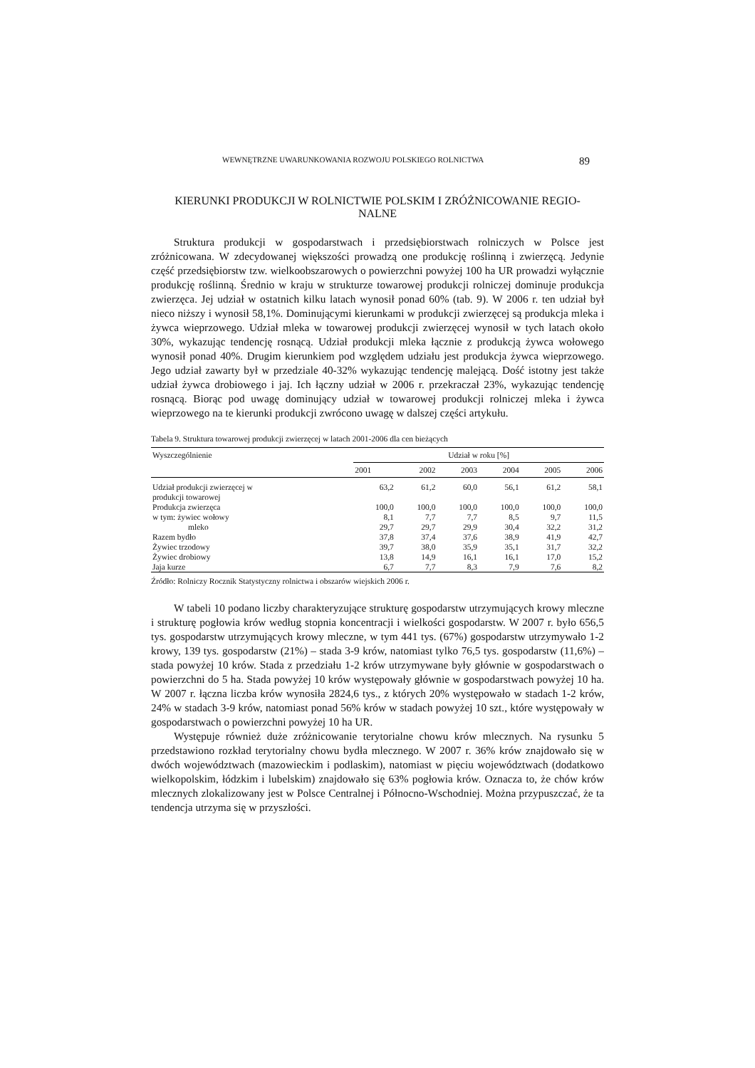WEWNĘTRZNE UWARUNKOWANIA ROZWOJU POLSKIEGO ROLNICTWA 89
KIERUNKI PRODUKCJI W ROLNICTWIE POLSKIM I ZRÓŻNICOWANIE REGIO-
NALNE
Struktura produkcji w gospodarstwach i przedsiębiorstwach rolniczych w Polsce jest zróżnicowana. W zdecydowanej większości prowadzą one produkcję roślinną i zwierzęcą. Jedynie część przedsiębiorstw tzw. wielkoobszarowych o powierzchni powyżej 100 ha UR prowadzi wyłącznie produkcję roślinną. Średnio w kraju w strukturze towarowej produkcji rolniczej dominuje produkcja zwierzęca. Jej udział w ostatnich kilku latach wynosił ponad 60% (tab. 9). W 2006 r. ten udział był nieco niższy i wynosił 58,1%. Dominującymi kierunkami w produkcji zwierzęcej są produkcja mleka i żywca wieprzowego. Udział mleka w towarowej produkcji zwierzęcej wynosił w tych latach około 30%, wykazując tendencję rosnącą. Udział produkcji mleka łącznie z produkcją żywca wołowego wynosił ponad 40%. Drugim kierunkiem pod względem udziału jest produkcja żywca wieprzowego. Jego udział zawarty był w przedziale 40-32% wykazując tendencję malejącą. Dość istotny jest także udział żywca drobiowego i jaj. Ich łączny udział w 2006 r. przekraczał 23%, wykazując tendencję rosnącą. Biorąc pod uwagę dominujący udział w towarowej produkcji rolniczej mleka i żywca wieprzowego na te kierunki produkcji zwrócono uwagę w dalszej części artykułu.
Tabela 9. Struktura towarowej produkcji zwierzęcej w latach 2001-2006 dla cen bieżących
| Wyszczególnienie | Udział w roku [%] | | | | | |
| --- | --- | --- | --- | --- | --- | --- |
| | 2001 | 2002 | 2003 | 2004 | 2005 | 2006 |
| Udział produkcji zwierzęcej w produkcji towarowej | 63,2 | 61,2 | 60,0 | 56,1 | 61,2 | 58,1 |
| Produkcja zwierzęca | 100,0 | 100,0 | 100,0 | 100,0 | 100,0 | 100,0 |
| w tym: żywiec wołowy | 8,1 | 7,7 | 7,7 | 8,5 | 9,7 | 11,5 |
| mleko | 29,7 | 29,7 | 29,9 | 30,4 | 32,2 | 31,2 |
| Razem bydło | 37,8 | 37,4 | 37,6 | 38,9 | 41,9 | 42,7 |
| Żywiec trzodowy | 39,7 | 38,0 | 35,9 | 35,1 | 31,7 | 32,2 |
| Żywiec drobiowy | 13,8 | 14,9 | 16,1 | 16,1 | 17,0 | 15,2 |
| Jaja kurze | 6,7 | 7,7 | 8,3 | 7,9 | 7,6 | 8,2 |
Źródło: Rolniczy Rocznik Statystyczny rolnictwa i obszarów wiejskich 2006 r.
W tabeli 10 podano liczby charakteryzujące strukturę gospodarstw utrzymujących krowy mleczne i strukturę pogłowia krów według stopnia koncentracji i wielkości gospodarstw. W 2007 r. było 656,5 tys. gospodarstw utrzymujących krowy mleczne, w tym 441 tys. (67%) gospodarstw utrzymywało 1-2 krowy, 139 tys. gospodarstw (21%) – stada 3-9 krów, natomiast tylko 76,5 tys. gospodarstw (11,6%) – stada powyżej 10 krów. Stada z przedziału 1-2 krów utrzymywane były głównie w gospodarstwach o powierzchni do 5 ha. Stada powyżej 10 krów występowały głównie w gospodarstwach powyżej 10 ha. W 2007 r. łączna liczba krów wynosiła 2824,6 tys., z których 20% występowało w stadach 1-2 krów, 24% w stadach 3-9 krów, natomiast ponad 56% krów w stadach powyżej 10 szt., które występowały w gospodarstwach o powierzchni powyżej 10 ha UR.
Występuje również duże zróżnicowanie terytorialne chowu krów mlecznych. Na rysunku 5 przedstawiono rozkład terytorialny chowu bydła mlecznego. W 2007 r. 36% krów znajdowało się w dwóch województwach (mazowieckim i podlaskim), natomiast w pięciu województwach (dodatkowo wielkopolskim, łódzkim i lubelskim) znajdowało się 63% pogłowia krów. Oznacza to, że chów krów mlecznych zlokalizowany jest w Polsce Centralnej i Północno-Wschodniej. Można przypuszczać, że ta tendencja utrzyma się w przyszłości.